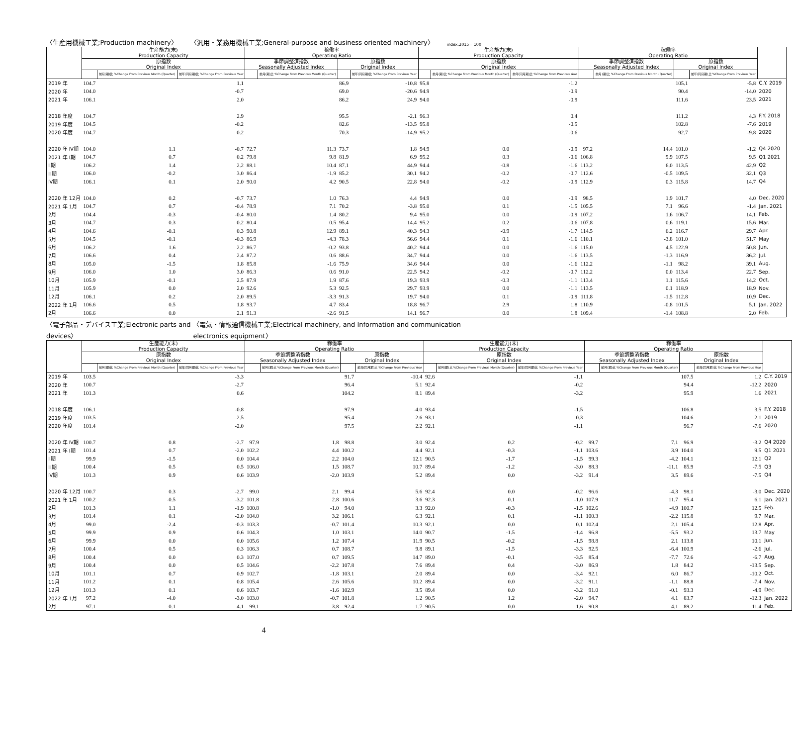〈生産用機械工業;Production machinery〉 〈汎用・業務用機械工業;General-purpose and business oriented machinery〉 index,2015= 100
| | 生産能力(末) Production Capacity | | | 稼働率 Operating Ratio | | | | 生産能力(末) Production Capacity | | | 稼働率 Operating Ratio | | | | |
| --- | --- | --- | --- | --- | --- | --- | --- | --- | --- | --- | --- | --- | --- | --- | --- |
| | 原指数 Original Index | | | 季節調整済指数 Seasonally Adjusted Index | | 原指数 Original Index | | 原指数 Original Index | | | 季節調整済指数 Seasonally Adjusted Index | | 原指数 Original Index | | |
| | | 前月(期)比 %Change From Previous Month (Quarter) | 前年(同月期)比 %Change From Previous Year | | 前月(期)比 %Change From Previous Month (Quarter) | | 前年(同月期)比 %Change From Previous Year | | 前月(期)比 %Change From Previous Month (Quarter) | 前年(同月期)比 %Change From Previous Year | | 前月(期)比 %Change From Previous Month (Quarter) | | 前年(同月期)比 %Change From Previous Year | |
| 2019 年 | 104.7 | | 1.1 | | | 86.9 | -10.8 | 95.8 | | -1.2 | | | 105.1 | -5.8 | C.Y. 2019 |
| 2020 年 | 104.0 | | -0.7 | | | 69.0 | -20.6 | 94.9 | | -0.9 | | | 90.4 | -14.0 | 2020 |
| 2021 年 | 106.1 | | 2.0 | | | 86.2 | 24.9 | 94.0 | | -0.9 | | | 111.6 | 23.5 | 2021 |
| 2018 年度 | 104.7 | | 2.9 | | | 95.5 | -2.1 | 96.3 | | 0.4 | | | 111.2 | 4.3 | F.Y. 2018 |
| 2019 年度 | 104.5 | | -0.2 | | | 82.6 | -13.5 | 95.8 | | -0.5 | | | 102.8 | -7.6 | 2019 |
| 2020 年度 | 104.7 | | 0.2 | | | 70.3 | -14.9 | 95.2 | | -0.6 | | | 92.7 | -9.8 | 2020 |
| 2020 年 Ⅳ期 | 104.0 | 1.1 | -0.7 | 72.7 | 11.3 | 73.7 | 1.8 | 94.9 | 0.0 | -0.9 | 97.2 | 14.4 | 101.0 | -1.2 | Q4 2020 |
| 2021 年 Ⅰ期 | 104.7 | 0.7 | 0.2 | 79.8 | 9.8 | 81.9 | 6.9 | 95.2 | 0.3 | -0.6 | 106.8 | 9.9 | 107.5 | 9.5 | Q1 2021 |
| Ⅱ期 | 106.2 | 1.4 | 2.2 | 88.1 | 10.4 | 87.1 | 44.9 | 94.4 | -0.8 | -1.6 | 113.2 | 6.0 | 113.5 | 42.9 | Q2 |
| Ⅲ期 | 106.0 | -0.2 | 3.0 | 86.4 | -1.9 | 85.2 | 30.1 | 94.2 | -0.2 | -0.7 | 112.6 | -0.5 | 109.5 | 32.1 | Q3 |
| Ⅳ期 | 106.1 | 0.1 | 2.0 | 90.0 | 4.2 | 90.5 | 22.8 | 94.0 | -0.2 | -0.9 | 112.9 | 0.3 | 115.8 | 14.7 | Q4 |
| 2020 年 12月 | 104.0 | 0.2 | -0.7 | 73.7 | 1.0 | 76.3 | 4.4 | 94.9 | 0.0 | -0.9 | 98.5 | 1.9 | 101.7 | 4.0 | Dec. 2020 |
| 2021 年 1月 | 104.7 | 0.7 | -0.4 | 78.9 | 7.1 | 70.2 | -3.8 | 95.0 | 0.1 | -1.5 | 105.5 | 7.1 | 96.6 | -1.4 | Jan. 2021 |
| 2月 | 104.4 | -0.3 | -0.4 | 80.0 | 1.4 | 80.2 | 9.4 | 95.0 | 0.0 | -0.9 | 107.2 | 1.6 | 106.7 | 14.1 | Feb. |
| 3月 | 104.7 | 0.3 | 0.2 | 80.4 | 0.5 | 95.4 | 14.4 | 95.2 | 0.2 | -0.6 | 107.8 | 0.6 | 119.1 | 15.6 | Mar. |
| 4月 | 104.6 | -0.1 | 0.3 | 90.8 | 12.9 | 89.1 | 40.3 | 94.3 | -0.9 | -1.7 | 114.5 | 6.2 | 116.7 | 29.7 | Apr. |
| 5月 | 104.5 | -0.1 | -0.3 | 86.9 | -4.3 | 78.3 | 56.6 | 94.4 | 0.1 | -1.6 | 110.1 | -3.8 | 101.0 | 51.7 | May |
| 6月 | 106.2 | 1.6 | 2.2 | 86.7 | -0.2 | 93.8 | 40.2 | 94.4 | 0.0 | -1.6 | 115.0 | 4.5 | 122.9 | 50.8 | Jun. |
| 7月 | 106.6 | 0.4 | 2.4 | 87.2 | 0.6 | 88.6 | 34.7 | 94.4 | 0.0 | -1.6 | 113.5 | -1.3 | 116.9 | 36.2 | Jul. |
| 8月 | 105.0 | -1.5 | 1.8 | 85.8 | -1.6 | 75.9 | 34.6 | 94.4 | 0.0 | -1.6 | 112.2 | -1.1 | 98.2 | 39.1 | Aug. |
| 9月 | 106.0 | 1.0 | 3.0 | 86.3 | 0.6 | 91.0 | 22.5 | 94.2 | -0.2 | -0.7 | 112.2 | 0.0 | 113.4 | 22.7 | Sep. |
| 10月 | 105.9 | -0.1 | 2.5 | 87.9 | 1.9 | 87.6 | 19.3 | 93.9 | -0.3 | -1.1 | 113.4 | 1.1 | 115.6 | 14.2 | Oct. |
| 11月 | 105.9 | 0.0 | 2.0 | 92.6 | 5.3 | 92.5 | 29.7 | 93.9 | 0.0 | -1.1 | 113.5 | 0.1 | 118.9 | 18.9 | Nov. |
| 12月 | 106.1 | 0.2 | 2.0 | 89.5 | -3.3 | 91.3 | 19.7 | 94.0 | 0.1 | -0.9 | 111.8 | -1.5 | 112.8 | 10.9 | Dec. |
| 2022 年 1月 | 106.6 | 0.5 | 1.8 | 93.7 | 4.7 | 83.4 | 18.8 | 96.7 | 2.9 | 1.8 | 110.9 | -0.8 | 101.5 | 5.1 | Jan. 2022 |
| 2月 | 106.6 | 0.0 | 2.1 | 91.3 | -2.6 | 91.5 | 14.1 | 96.7 | 0.0 | 1.8 | 109.4 | -1.4 | 108.8 | 2.0 | Feb. |
〈電子部品・デバイス工業;Electronic parts and devices〉 〈電気・情報通信機械工業;Electrical machinery, and Information and communication electronics equipment〉
| | 生産能力(末) Production Capacity | | | 稼働率 Operating Ratio | | | | 生産能力(末) Production Capacity | | | 稼働率 Operating Ratio | | | | |
| --- | --- | --- | --- | --- | --- | --- | --- | --- | --- | --- | --- | --- | --- | --- | --- |
| | 原指数 Original Index | | | 季節調整済指数 Seasonally Adjusted Index | | 原指数 Original Index | | 原指数 Original Index | | | 季節調整済指数 Seasonally Adjusted Index | | 原指数 Original Index | | |
| | | 前月(期)比 %Change From Previous Month (Quarter) | 前年(同月期)比 %Change From Previous Year | | 前月(期)比 %Change From Previous Month (Quarter) | | 前年(同月期)比 %Change From Previous Year | | 前月(期)比 %Change From Previous Month (Quarter) | 前年(同月期)比 %Change From Previous Year | | 前月(期)比 %Change From Previous Month (Quarter) | | 前年(同月期)比 %Change From Previous Year | |
| 2019 年 | 103.5 | | -3.3 | | | 91.7 | -10.4 | 92.6 | | -1.1 | | | 107.5 | 1.2 | C.Y. 2019 |
| 2020 年 | 100.7 | | -2.7 | | | 96.4 | 5.1 | 92.4 | | -0.2 | | | 94.4 | -12.2 | 2020 |
| 2021 年 | 101.3 | | 0.6 | | | 104.2 | 8.1 | 89.4 | | -3.2 | | | 95.9 | 1.6 | 2021 |
| 2018 年度 | 106.1 | | -0.8 | | | 97.9 | -4.0 | 93.4 | | -1.5 | | | 106.8 | 3.5 | F.Y. 2018 |
| 2019 年度 | 103.5 | | -2.5 | | | 95.4 | -2.6 | 93.1 | | -0.3 | | | 104.6 | -2.1 | 2019 |
| 2020 年度 | 101.4 | | -2.0 | | | 97.5 | 2.2 | 92.1 | | -1.1 | | | 96.7 | -7.6 | 2020 |
| 2020 年 Ⅳ期 | 100.7 | 0.8 | -2.7 | 97.9 | 1.8 | 98.8 | 3.0 | 92.4 | 0.2 | -0.2 | 99.7 | 7.1 | 96.9 | -3.2 | Q4 2020 |
| 2021 年 Ⅰ期 | 101.4 | 0.7 | -2.0 | 102.2 | 4.4 | 100.2 | 4.4 | 92.1 | -0.3 | -1.1 | 103.6 | 3.9 | 104.0 | 9.5 | Q1 2021 |
| Ⅱ期 | 99.9 | -1.5 | 0.0 | 104.4 | 2.2 | 104.0 | 12.1 | 90.5 | -1.7 | -1.5 | 99.3 | -4.2 | 104.1 | 12.1 | Q2 |
| Ⅲ期 | 100.4 | 0.5 | 0.5 | 106.0 | 1.5 | 108.7 | 10.7 | 89.4 | -1.2 | -3.0 | 88.3 | -11.1 | 85.9 | -7.5 | Q3 |
| Ⅳ期 | 101.3 | 0.9 | 0.6 | 103.9 | -2.0 | 103.9 | 5.2 | 89.4 | 0.0 | -3.2 | 91.4 | 3.5 | 89.6 | -7.5 | Q4 |
| 2020 年 12月 | 100.7 | 0.3 | -2.7 | 99.0 | 2.1 | 99.4 | 5.6 | 92.4 | 0.0 | -0.2 | 96.6 | -4.3 | 98.1 | -3.0 | Dec. 2020 |
| 2021 年 1月 | 100.2 | -0.5 | -3.2 | 101.8 | 2.8 | 100.6 | 3.6 | 92.3 | -0.1 | -1.0 | 107.9 | 11.7 | 95.4 | 6.1 | Jan. 2021 |
| 2月 | 101.3 | 1.1 | -1.9 | 100.8 | -1.0 | 94.0 | 3.3 | 92.0 | -0.3 | -1.5 | 102.6 | -4.9 | 100.7 | 12.5 | Feb. |
| 3月 | 101.4 | 0.1 | -2.0 | 104.0 | 3.2 | 106.1 | 6.3 | 92.1 | 0.1 | -1.1 | 100.3 | -2.2 | 115.8 | 9.7 | Mar. |
| 4月 | 99.0 | -2.4 | -0.3 | 103.3 | -0.7 | 101.4 | 10.3 | 92.1 | 0.0 | 0.1 | 102.4 | 2.1 | 105.4 | 12.8 | Apr. |
| 5月 | 99.9 | 0.9 | 0.6 | 104.3 | 1.0 | 103.1 | 14.0 | 90.7 | -1.5 | -1.4 | 96.8 | -5.5 | 93.2 | 13.7 | May |
| 6月 | 99.9 | 0.0 | 0.0 | 105.6 | 1.2 | 107.4 | 11.9 | 90.5 | -0.2 | -1.5 | 98.8 | 2.1 | 113.8 | 10.1 | Jun. |
| 7月 | 100.4 | 0.5 | 0.3 | 106.3 | 0.7 | 108.7 | 9.8 | 89.1 | -1.5 | -3.3 | 92.5 | -6.4 | 100.9 | -2.6 | Jul. |
| 8月 | 100.4 | 0.0 | 0.3 | 107.0 | 0.7 | 109.5 | 14.7 | 89.0 | -0.1 | -3.5 | 85.4 | -7.7 | 72.6 | -6.7 | Aug. |
| 9月 | 100.4 | 0.0 | 0.5 | 104.6 | -2.2 | 107.8 | 7.6 | 89.4 | 0.4 | -3.0 | 86.9 | 1.8 | 84.2 | -13.5 | Sep. |
| 10月 | 101.1 | 0.7 | 0.9 | 102.7 | -1.8 | 103.1 | 2.0 | 89.4 | 0.0 | -3.4 | 92.1 | 6.0 | 86.7 | -10.2 | Oct. |
| 11月 | 101.2 | 0.1 | 0.8 | 105.4 | 2.6 | 105.6 | 10.2 | 89.4 | 0.0 | -3.2 | 91.1 | -1.1 | 88.8 | -7.4 | Nov. |
| 12月 | 101.3 | 0.1 | 0.6 | 103.7 | -1.6 | 102.9 | 3.5 | 89.4 | 0.0 | -3.2 | 91.0 | -0.1 | 93.3 | -4.9 | Dec. |
| 2022 年 1月 | 97.2 | -4.0 | -3.0 | 103.0 | -0.7 | 101.8 | 1.2 | 90.5 | 1.2 | -2.0 | 94.7 | 4.1 | 83.7 | -12.3 | Jan. 2022 |
| 2月 | 97.1 | -0.1 | -4.1 | 99.1 | -3.8 | 92.4 | -1.7 | 90.5 | 0.0 | -1.6 | 90.8 | -4.1 | 89.2 | -11.4 | Feb. |
4